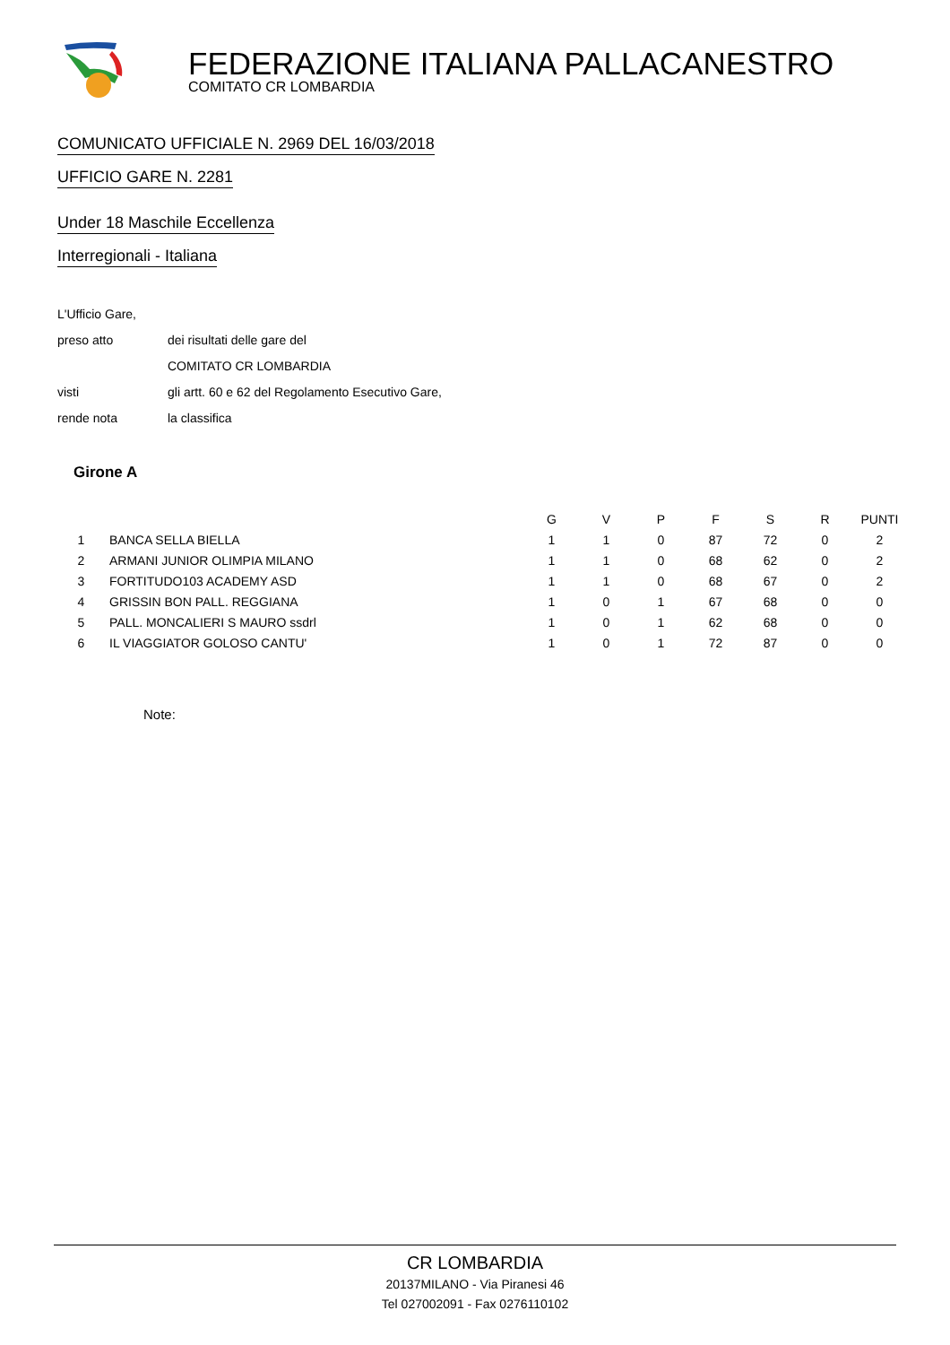FEDERAZIONE ITALIANA PALLACANESTRO
COMITATO CR LOMBARDIA
COMUNICATO UFFICIALE N. 2969 DEL 16/03/2018
UFFICIO GARE N. 2281
Under 18 Maschile Eccellenza
Interregionali - Italiana
L'Ufficio Gare,
preso atto dei risultati delle gare del
COMITATO CR LOMBARDIA
visti gli artt. 60 e 62 del Regolamento Esecutivo Gare,
rende nota la classifica
Girone A
| | | G | V | P | F | S | R | PUNTI |
| --- | --- | --- | --- | --- | --- | --- | --- | --- |
| 1 | BANCA SELLA BIELLA | 1 | 1 | 0 | 87 | 72 | 0 | 2 |
| 2 | ARMANI JUNIOR OLIMPIA MILANO | 1 | 1 | 0 | 68 | 62 | 0 | 2 |
| 3 | FORTITUDO103 ACADEMY ASD | 1 | 1 | 0 | 68 | 67 | 0 | 2 |
| 4 | GRISSIN BON PALL. REGGIANA | 1 | 0 | 1 | 67 | 68 | 0 | 0 |
| 5 | PALL. MONCALIERI S MAURO ssdrl | 1 | 0 | 1 | 62 | 68 | 0 | 0 |
| 6 | IL VIAGGIATOR GOLOSO CANTU' | 1 | 0 | 1 | 72 | 87 | 0 | 0 |
Note:
CR LOMBARDIA
20137MILANO - Via Piranesi 46
Tel 027002091 - Fax 0276110102